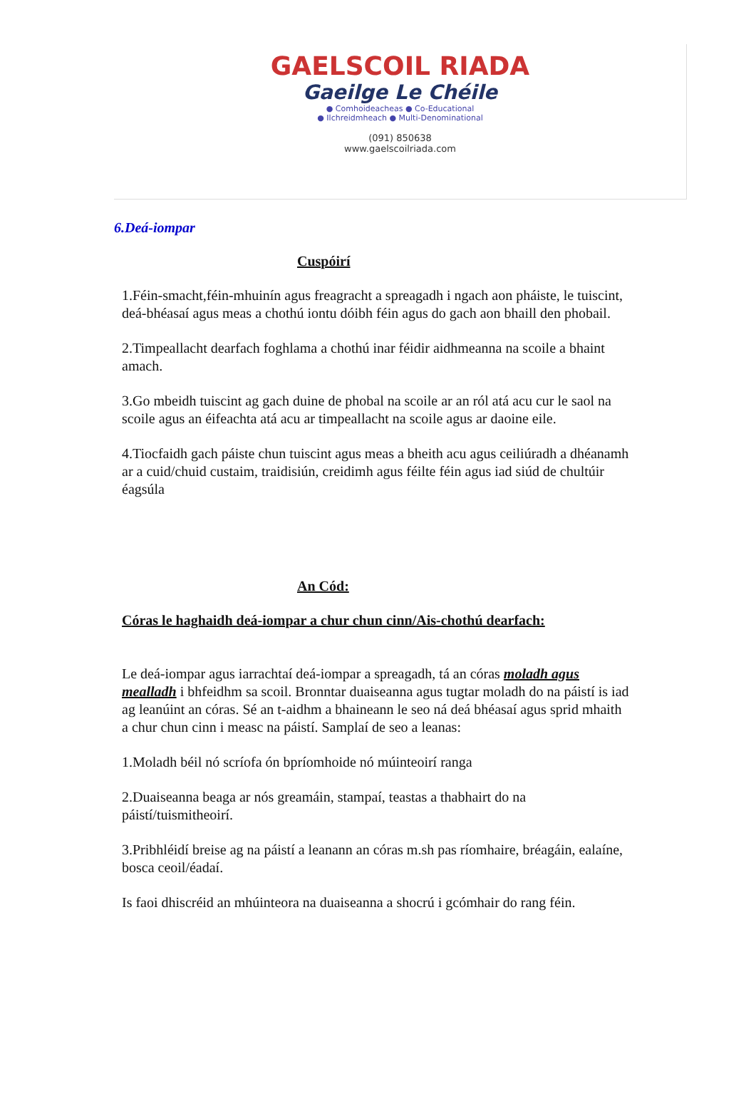GAELSCOIL RIADA
Gaeilge Le Chéile
● Comhoideacheas ● Co-Educational
● Ilchreidmheach ● Multi-Denominational
(091) 850638
www.gaelscoilriada.com
6.Deá-iompar
Cuspóirí
1.Féin-smacht,féin-mhuinín agus freagracht a spreagadh i ngach aon pháiste, le tuiscint, deá-bhéasaí agus meas a chothú iontu dóibh féin agus do gach aon bhaill den phobail.
2.Timpeallacht dearfach foghlama a chothú inar féidir aidhmeanna na scoile a bhaint amach.
3.Go mbeidh tuiscint ag gach duine de phobal na scoile ar an ról atá acu cur le saol na scoile agus an éifeachta atá acu ar timpeallacht na scoile agus ar daoine eile.
4.Tiocfaidh gach páiste chun tuiscint agus meas a bheith acu agus ceiliúradh a dhéanamh ar a cuid/chuid custaim, traidisiún, creidimh agus féilte féin agus iad siúd de chultúir éagsúla
An Cód:
Córas le haghaidh deá-iompar a chur chun cinn/Ais-chothú dearfach:
Le deá-iompar agus iarrachtaí deá-iompar a spreagadh, tá an córas moladh agus mealladh i bhfeidhm sa scoil. Bronntar duaiseanna agus tugtar moladh do na páistí is iad ag leanúint an córas. Sé an t-aidhm a bhaineann le seo ná deá bhéasaí agus sprid mhaith a chur chun cinn i measc na páistí. Samplaí de seo a leanas:
1.Moladh béil nó scríofa ón bpríomhoide nó múinteoirí ranga
2.Duaiseanna beaga ar nós greamáin, stampaí, teastas a thabhairt do na páistí/tuismitheoirí.
3.Pribhléidí breise ag na páistí a leanann an córas m.sh pas ríomhaire, bréagáin, ealaíne, bosca ceoil/éadaí.
Is faoi dhiscréid an mhúinteora na duaiseanna a shocrú i gcómhair do rang féin.